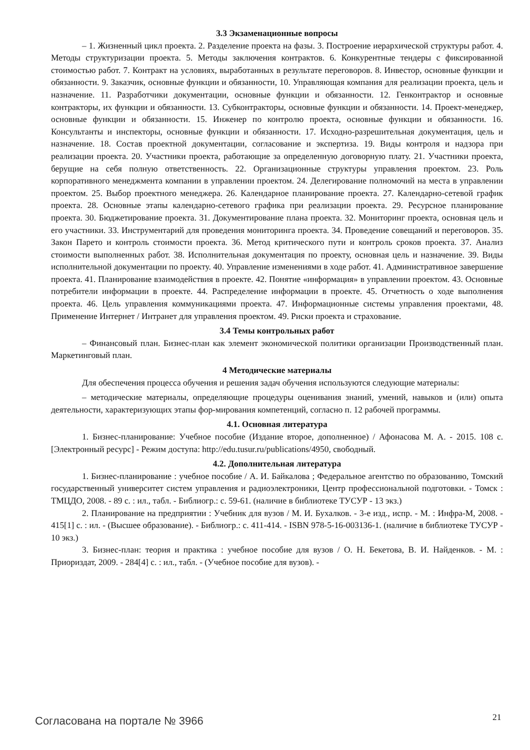3.3 Экзаменационные вопросы
– 1. Жизненный цикл проекта. 2. Разделение проекта на фазы. 3. Построение иерархической структуры работ. 4. Методы структуризации проекта. 5. Методы заключения контрактов. 6. Конкурентные тендеры с фиксированной стоимостью работ. 7. Контракт на условиях, выработанных в результате переговоров. 8. Инвестор, основные функции и обязанности. 9. Заказчик, основные функции и обязанности, 10. Управляющая компания для реализации проекта, цель и назначение. 11. Разработчики документации, основные функции и обязанности. 12. Генконтрактор и основные контракторы, их функции и обязанности. 13. Субконтракторы, основные функции и обязанности. 14. Проект-менеджер, основные функции и обязанности. 15. Инженер по контролю проекта, основные функции и обязанности. 16. Консультанты и инспекторы, основные функции и обязанности. 17. Исходно-разрешительная документация, цель и назначение. 18. Состав проектной документации, согласование и экспертиза. 19. Виды контроля и надзора при реализации проекта. 20. Участники проекта, работающие за определенную договорную плату. 21. Участники проекта, берущие на себя полную ответственность. 22. Организационные структуры управления проектом. 23. Роль корпоративного менеджмента компании в управлении проектом. 24. Делегирование полномочий на места в управлении проектом. 25. Выбор проектного менеджера. 26. Календарное планирование проекта. 27. Календарно-сетевой график проекта. 28. Основные этапы календарно-сетевого графика при реализации проекта. 29. Ресурсное планирование проекта. 30. Бюджетирование проекта. 31. Документирование плана проекта. 32. Мониторинг проекта, основная цель и его участники. 33. Инструментарий для проведения мониторинга проекта. 34. Проведение совещаний и переговоров. 35. Закон Парето и контроль стоимости проекта. 36. Метод критического пути и контроль сроков проекта. 37. Анализ стоимости выполненных работ. 38. Исполнительная документация по проекту, основная цель и назначение. 39. Виды исполнительной документации по проекту. 40. Управление изменениями в ходе работ. 41. Административное завершение проекта. 41. Планирование взаимодействия в проекте. 42. Понятие «информация» в управлении проектом. 43. Основные потребители информации в проекте. 44. Распределение информации в проекте. 45. Отчетность о ходе выполнения проекта. 46. Цель управления коммуникациями проекта. 47. Информационные системы управления проектами, 48. Применение Интернет / Интранет для управления проектом. 49. Риски проекта и страхование.
3.4 Темы контрольных работ
– Финансовый план. Бизнес-план как элемент экономической политики организации Производственный план. Маркетинговый план.
4 Методические материалы
Для обеспечения процесса обучения и решения задач обучения используются следующие материалы:
– методические материалы, определяющие процедуры оценивания знаний, умений, навыков и (или) опыта деятельности, характеризующих этапы фор-мирования компетенций, согласно п. 12 рабочей программы.
4.1. Основная литература
1. Бизнес-планирование: Учебное пособие (Издание второе, дополненное) / Афонасова М. А. - 2015. 108 с. [Электронный ресурс] - Режим доступа: http://edu.tusur.ru/publications/4950, свободный.
4.2. Дополнительная литература
1. Бизнес-планирование : учебное пособие / А. И. Байкалова ; Федеральное агентство по образованию, Томский государственный университет систем управления и радиоэлектроники, Центр профессиональной подготовки. - Томск : ТМЦДО, 2008. - 89 с. : ил., табл. - Библиогр.: с. 59-61. (наличие в библиотеке ТУСУР - 13 экз.)
2. Планирование на предприятии : Учебник для вузов / М. И. Бухалков. - 3-е изд., испр. - М. : Инфра-М, 2008. - 415[1] с. : ил. - (Высшее образование). - Библиогр.: с. 411-414. - ISBN 978-5-16-003136-1. (наличие в библиотеке ТУСУР - 10 экз.)
3. Бизнес-план: теория и практика : учебное пособие для вузов / О. Н. Бекетова, В. И. Найденков. - М. : Приориздат, 2009. - 284[4] с. : ил., табл. - (Учебное пособие для вузов). -
Согласована на портале № 3966 21